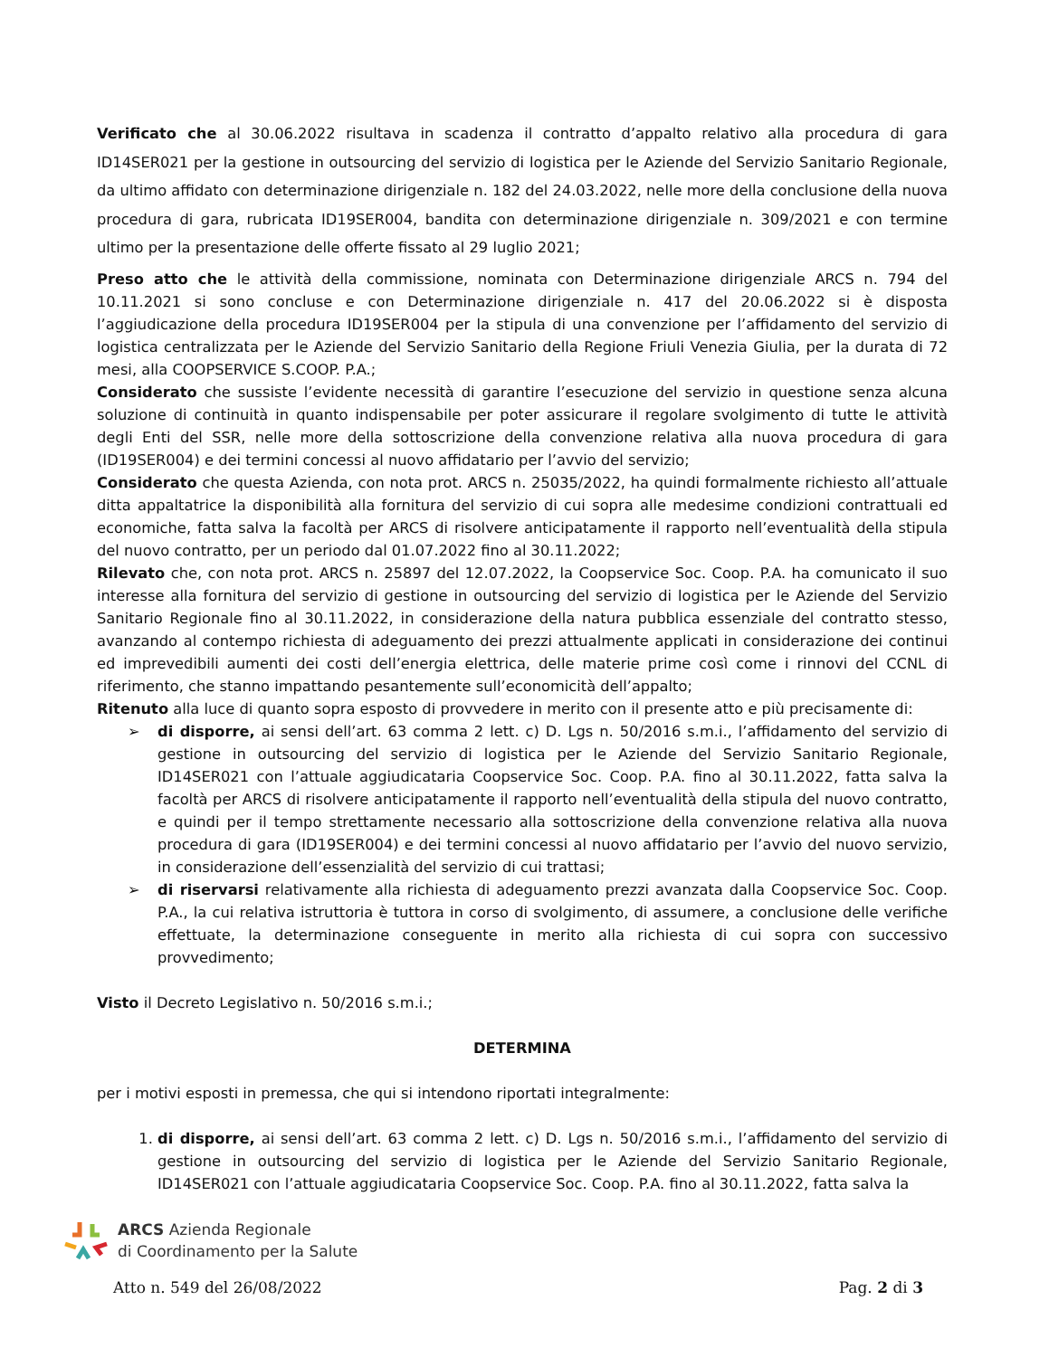Verificato che al 30.06.2022 risultava in scadenza il contratto d’appalto relativo alla procedura di gara ID14SER021 per la gestione in outsourcing del servizio di logistica per le Aziende del Servizio Sanitario Regionale, da ultimo affidato con determinazione dirigenziale n. 182 del 24.03.2022, nelle more della conclusione della nuova procedura di gara, rubricata ID19SER004, bandita con determinazione dirigenziale n. 309/2021 e con termine ultimo per la presentazione delle offerte fissato al 29 luglio 2021;
Preso atto che le attività della commissione, nominata con Determinazione dirigenziale ARCS n. 794 del 10.11.2021 si sono concluse e con Determinazione dirigenziale n. 417 del 20.06.2022 si è disposta l’aggiudicazione della procedura ID19SER004 per la stipula di una convenzione per l’affidamento del servizio di logistica centralizzata per le Aziende del Servizio Sanitario della Regione Friuli Venezia Giulia, per la durata di 72 mesi, alla COOPSERVICE S.COOP. P.A.;
Considerato che sussiste l’evidente necessità di garantire l’esecuzione del servizio in questione senza alcuna soluzione di continuità in quanto indispensabile per poter assicurare il regolare svolgimento di tutte le attività degli Enti del SSR, nelle more della sottoscrizione della convenzione relativa alla nuova procedura di gara (ID19SER004) e dei termini concessi al nuovo affidatario per l’avvio del servizio;
Considerato che questa Azienda, con nota prot. ARCS n. 25035/2022, ha quindi formalmente richiesto all’attuale ditta appaltatrice la disponibilità alla fornitura del servizio di cui sopra alle medesime condizioni contrattuali ed economiche, fatta salva la facoltà per ARCS di risolvere anticipatamente il rapporto nell’eventualità della stipula del nuovo contratto, per un periodo dal 01.07.2022 fino al 30.11.2022;
Rilevato che, con nota prot. ARCS n. 25897 del 12.07.2022, la Coopservice Soc. Coop. P.A. ha comunicato il suo interesse alla fornitura del servizio di gestione in outsourcing del servizio di logistica per le Aziende del Servizio Sanitario Regionale fino al 30.11.2022, in considerazione della natura pubblica essenziale del contratto stesso, avanzando al contempo richiesta di adeguamento dei prezzi attualmente applicati in considerazione dei continui ed imprevedibili aumenti dei costi dell’energia elettrica, delle materie prime così come i rinnovi del CCNL di riferimento, che stanno impattando pesantemente sull’economicità dell’appalto;
Ritenuto alla luce di quanto sopra esposto di provvedere in merito con il presente atto e più precisamente di:
➢ di disporre, ai sensi dell’art. 63 comma 2 lett. c) D. Lgs n. 50/2016 s.m.i., l’affidamento del servizio di gestione in outsourcing del servizio di logistica per le Aziende del Servizio Sanitario Regionale, ID14SER021 con l’attuale aggiudicataria Coopservice Soc. Coop. P.A. fino al 30.11.2022, fatta salva la facoltà per ARCS di risolvere anticipatamente il rapporto nell’eventualità della stipula del nuovo contratto, e quindi per il tempo strettamente necessario alla sottoscrizione della convenzione relativa alla nuova procedura di gara (ID19SER004) e dei termini concessi al nuovo affidatario per l’avvio del nuovo servizio, in considerazione dell’essenzialità del servizio di cui trattasi;
➢ di riservarsi relativamente alla richiesta di adeguamento prezzi avanzata dalla Coopservice Soc. Coop. P.A., la cui relativa istruttoria è tuttora in corso di svolgimento, di assumere, a conclusione delle verifiche effettuate, la determinazione conseguente in merito alla richiesta di cui sopra con successivo provvedimento;
Visto il Decreto Legislativo n. 50/2016 s.m.i.;
DETERMINA
per i motivi esposti in premessa, che qui si intendono riportati integralmente:
1. di disporre, ai sensi dell’art. 63 comma 2 lett. c) D. Lgs n. 50/2016 s.m.i., l’affidamento del servizio di gestione in outsourcing del servizio di logistica per le Aziende del Servizio Sanitario Regionale, ID14SER021 con l’attuale aggiudicataria Coopservice Soc. Coop. P.A. fino al 30.11.2022, fatta salva la
ARCS Azienda Regionale
di Coordinamento per la Salute
Atto n. 549 del 26/08/2022 Pag. 2 di 3